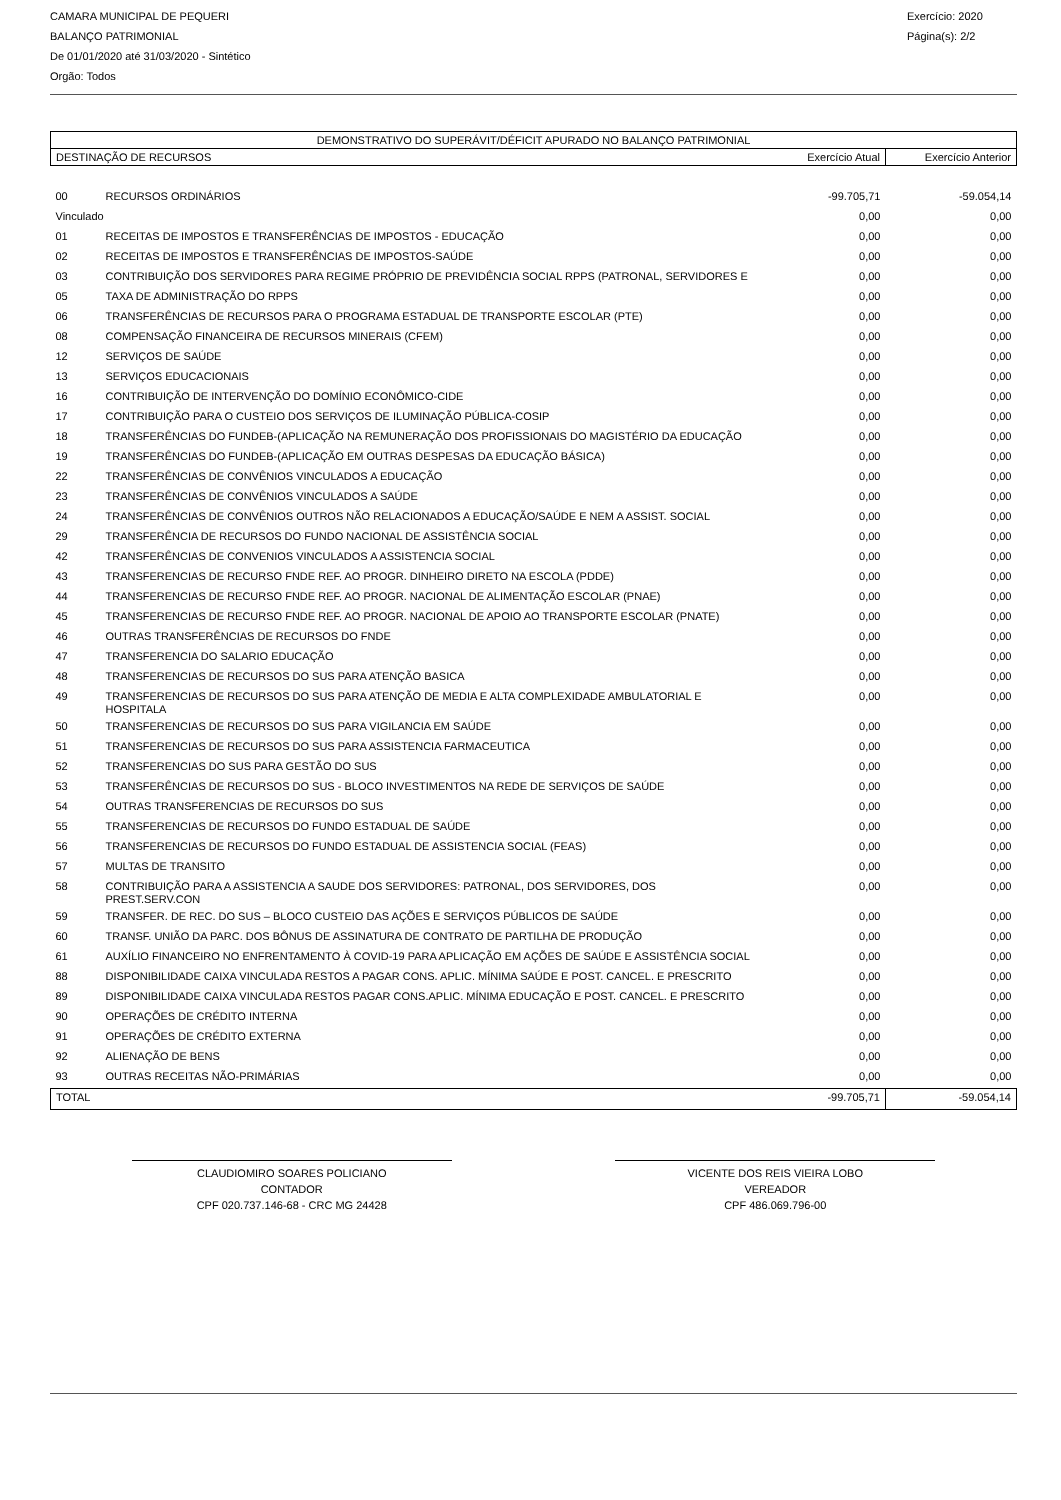CAMARA MUNICIPAL DE PEQUERI
BALANÇO PATRIMONIAL
De 01/01/2020 até 31/03/2020 - Sintético
Orgão: Todos
Exercício: 2020
Página(s): 2/2
| DEMONSTRATIVO DO SUPERÁVIT/DÉFICIT APURADO NO BALANÇO PATRIMONIAL | | | |
| --- | --- | --- | --- |
| DESTINAÇÃO DE RECURSOS | | Exercício Atual | Exercício Anterior |
| 00 | RECURSOS ORDINÁRIOS | -99.705,71 | -59.054,14 |
| Vinculado | | 0,00 | 0,00 |
| 01 | RECEITAS DE IMPOSTOS E TRANSFERÊNCIAS DE IMPOSTOS - EDUCAÇÃO | 0,00 | 0,00 |
| 02 | RECEITAS DE IMPOSTOS E TRANSFERÊNCIAS DE IMPOSTOS-SAÚDE | 0,00 | 0,00 |
| 03 | CONTRIBUIÇÃO DOS SERVIDORES PARA REGIME PRÓPRIO DE PREVIDÊNCIA SOCIAL RPPS (PATRONAL, SERVIDORES E | 0,00 | 0,00 |
| 05 | TAXA DE ADMINISTRAÇÃO DO RPPS | 0,00 | 0,00 |
| 06 | TRANSFERÊNCIAS DE RECURSOS PARA O PROGRAMA ESTADUAL DE TRANSPORTE ESCOLAR (PTE) | 0,00 | 0,00 |
| 08 | COMPENSAÇÃO FINANCEIRA DE RECURSOS MINERAIS (CFEM) | 0,00 | 0,00 |
| 12 | SERVIÇOS DE SAÚDE | 0,00 | 0,00 |
| 13 | SERVIÇOS EDUCACIONAIS | 0,00 | 0,00 |
| 16 | CONTRIBUIÇÃO DE INTERVENÇÃO DO DOMÍNIO ECONÔMICO-CIDE | 0,00 | 0,00 |
| 17 | CONTRIBUIÇÃO PARA O CUSTEIO DOS SERVIÇOS DE ILUMINAÇÃO PÚBLICA-COSIP | 0,00 | 0,00 |
| 18 | TRANSFERÊNCIAS DO FUNDEB-(APLICAÇÃO NA REMUNERAÇÃO DOS PROFISSIONAIS DO MAGISTÉRIO DA EDUCAÇÃO | 0,00 | 0,00 |
| 19 | TRANSFERÊNCIAS DO FUNDEB-(APLICAÇÃO EM OUTRAS DESPESAS DA EDUCAÇÃO BÁSICA) | 0,00 | 0,00 |
| 22 | TRANSFERÊNCIAS DE CONVÊNIOS VINCULADOS A EDUCAÇÃO | 0,00 | 0,00 |
| 23 | TRANSFERÊNCIAS DE CONVÊNIOS VINCULADOS A SAÚDE | 0,00 | 0,00 |
| 24 | TRANSFERÊNCIAS DE CONVÊNIOS OUTROS NÃO RELACIONADOS A EDUCAÇÃO/SAÚDE E NEM A ASSIST. SOCIAL | 0,00 | 0,00 |
| 29 | TRANSFERÊNCIA DE RECURSOS DO FUNDO NACIONAL DE ASSISTÊNCIA SOCIAL | 0,00 | 0,00 |
| 42 | TRANSFERÊNCIAS DE CONVENIOS VINCULADOS A ASSISTENCIA SOCIAL | 0,00 | 0,00 |
| 43 | TRANSFERENCIAS DE RECURSO FNDE REF. AO PROGR. DINHEIRO DIRETO NA ESCOLA (PDDE) | 0,00 | 0,00 |
| 44 | TRANSFERENCIAS DE RECURSO FNDE REF. AO PROGR. NACIONAL DE ALIMENTAÇÃO ESCOLAR (PNAE) | 0,00 | 0,00 |
| 45 | TRANSFERENCIAS DE RECURSO FNDE REF. AO PROGR. NACIONAL DE APOIO AO TRANSPORTE ESCOLAR (PNATE) | 0,00 | 0,00 |
| 46 | OUTRAS TRANSFERÊNCIAS DE RECURSOS DO FNDE | 0,00 | 0,00 |
| 47 | TRANSFERENCIA DO SALARIO EDUCAÇÃO | 0,00 | 0,00 |
| 48 | TRANSFERENCIAS DE RECURSOS DO SUS PARA ATENÇÃO BASICA | 0,00 | 0,00 |
| 49 | TRANSFERENCIAS DE RECURSOS DO SUS PARA ATENÇÃO DE MEDIA E ALTA COMPLEXIDADE AMBULATORIAL E HOSPITALA | 0,00 | 0,00 |
| 50 | TRANSFERENCIAS DE RECURSOS DO SUS PARA VIGILANCIA EM SAÚDE | 0,00 | 0,00 |
| 51 | TRANSFERENCIAS DE RECURSOS DO SUS PARA ASSISTENCIA FARMACEUTICA | 0,00 | 0,00 |
| 52 | TRANSFERENCIAS DO SUS PARA GESTÃO DO SUS | 0,00 | 0,00 |
| 53 | TRANSFERÊNCIAS DE RECURSOS DO SUS - BLOCO INVESTIMENTOS NA REDE DE SERVIÇOS DE SAÚDE | 0,00 | 0,00 |
| 54 | OUTRAS TRANSFERENCIAS DE RECURSOS DO SUS | 0,00 | 0,00 |
| 55 | TRANSFERENCIAS DE RECURSOS DO FUNDO ESTADUAL DE SAÚDE | 0,00 | 0,00 |
| 56 | TRANSFERENCIAS DE RECURSOS DO FUNDO ESTADUAL DE ASSISTENCIA SOCIAL (FEAS) | 0,00 | 0,00 |
| 57 | MULTAS DE TRANSITO | 0,00 | 0,00 |
| 58 | CONTRIBUIÇÃO PARA A ASSISTENCIA A SAUDE DOS SERVIDORES: PATRONAL, DOS SERVIDORES, DOS PREST.SERV.CON | 0,00 | 0,00 |
| 59 | TRANSFER. DE REC. DO SUS – BLOCO CUSTEIO DAS AÇÕES E SERVIÇOS PÚBLICOS DE SAÚDE | 0,00 | 0,00 |
| 60 | TRANSF. UNIÃO DA PARC. DOS BÔNUS DE ASSINATURA DE CONTRATO DE PARTILHA DE PRODUÇÃO | 0,00 | 0,00 |
| 61 | AUXÍLIO FINANCEIRO NO ENFRENTAMENTO À COVID-19 PARA APLICAÇÃO EM AÇÕES DE SAÚDE E ASSISTÊNCIA SOCIAL | 0,00 | 0,00 |
| 88 | DISPONIBILIDADE CAIXA VINCULADA RESTOS A PAGAR CONS. APLIC. MÍNIMA SAÚDE E POST. CANCEL. E PRESCRITO | 0,00 | 0,00 |
| 89 | DISPONIBILIDADE CAIXA VINCULADA RESTOS PAGAR CONS.APLIC. MÍNIMA EDUCAÇÃO E POST. CANCEL. E PRESCRITO | 0,00 | 0,00 |
| 90 | OPERAÇÕES DE CRÉDITO INTERNA | 0,00 | 0,00 |
| 91 | OPERAÇÕES DE CRÉDITO EXTERNA | 0,00 | 0,00 |
| 92 | ALIENAÇÃO DE BENS | 0,00 | 0,00 |
| 93 | OUTRAS RECEITAS NÃO-PRIMÁRIAS | 0,00 | 0,00 |
| TOTAL | | -99.705,71 | -59.054,14 |
CLAUDIOMIRO SOARES POLICIANO
CONTADOR
CPF 020.737.146-68 - CRC MG 24428
VICENTE DOS REIS VIEIRA LOBO
VEREADOR
CPF 486.069.796-00